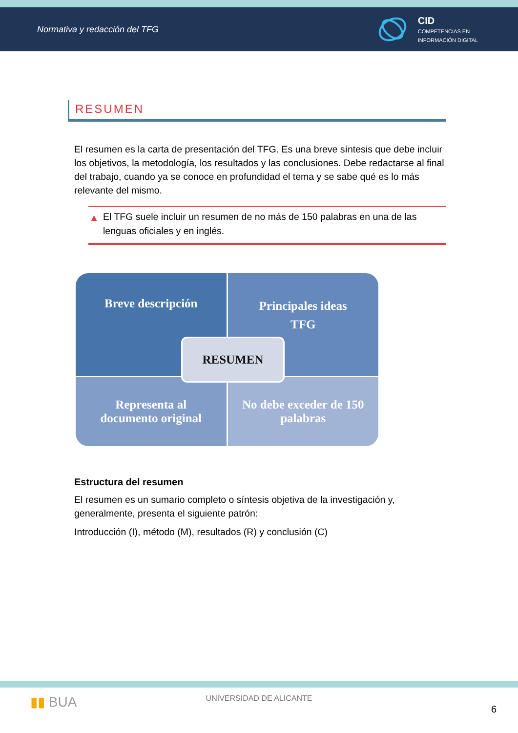Normativa y redacción del TFG
CID
COMPETENCIAS EN
INFORMACIÓN DIGITAL
RESUMEN
El resumen es la carta de presentación del TFG. Es una breve síntesis que debe incluir los objetivos, la metodología, los resultados y las conclusiones. Debe redactarse al final del trabajo, cuando ya se conoce en profundidad el tema y se sabe qué es lo más relevante del mismo.
▲ El TFG suele incluir un resumen de no más de 150 palabras en una de las lenguas oficiales y en inglés.
Breve descripción
Principales ideas
TFG
Representa al
documento original
No debe exceder de 150
palabras
RESUMEN
Estructura del resumen
El resumen es un sumario completo o síntesis objetiva de la investigación y, generalmente, presenta el siguiente patrón:
Introducción (I), método (M), resultados (R) y conclusión (C)
▮▮ BUA
UNIVERSIDAD DE ALICANTE
6